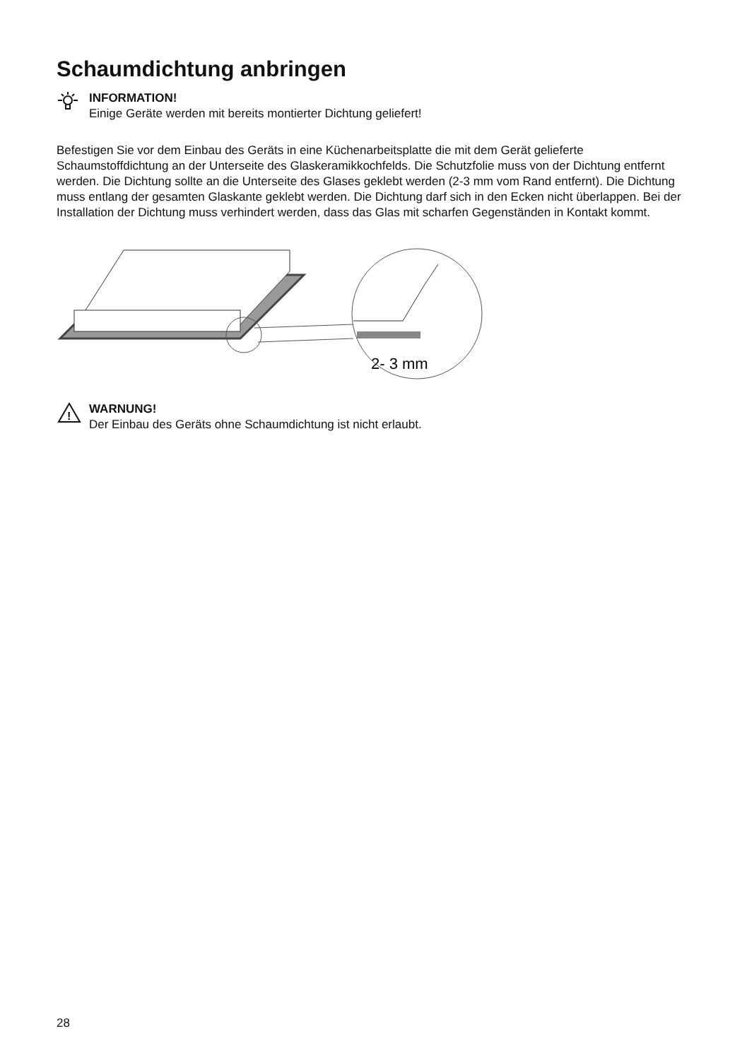Schaumdichtung anbringen
INFORMATION!
Einige Geräte werden mit bereits montierter Dichtung geliefert!
Befestigen Sie vor dem Einbau des Geräts in eine Küchenarbeitsplatte die mit dem Gerät gelieferte Schaumstoffdichtung an der Unterseite des Glaskeramikkochfelds. Die Schutzfolie muss von der Dichtung entfernt werden. Die Dichtung sollte an die Unterseite des Glases geklebt werden (2-3 mm vom Rand entfernt). Die Dichtung muss entlang der gesamten Glaskante geklebt werden. Die Dichtung darf sich in den Ecken nicht überlappen. Bei der Installation der Dichtung muss verhindert werden, dass das Glas mit scharfen Gegenständen in Kontakt kommt.
2- 3 mm
!
WARNUNG!
Der Einbau des Geräts ohne Schaumdichtung ist nicht erlaubt.
28